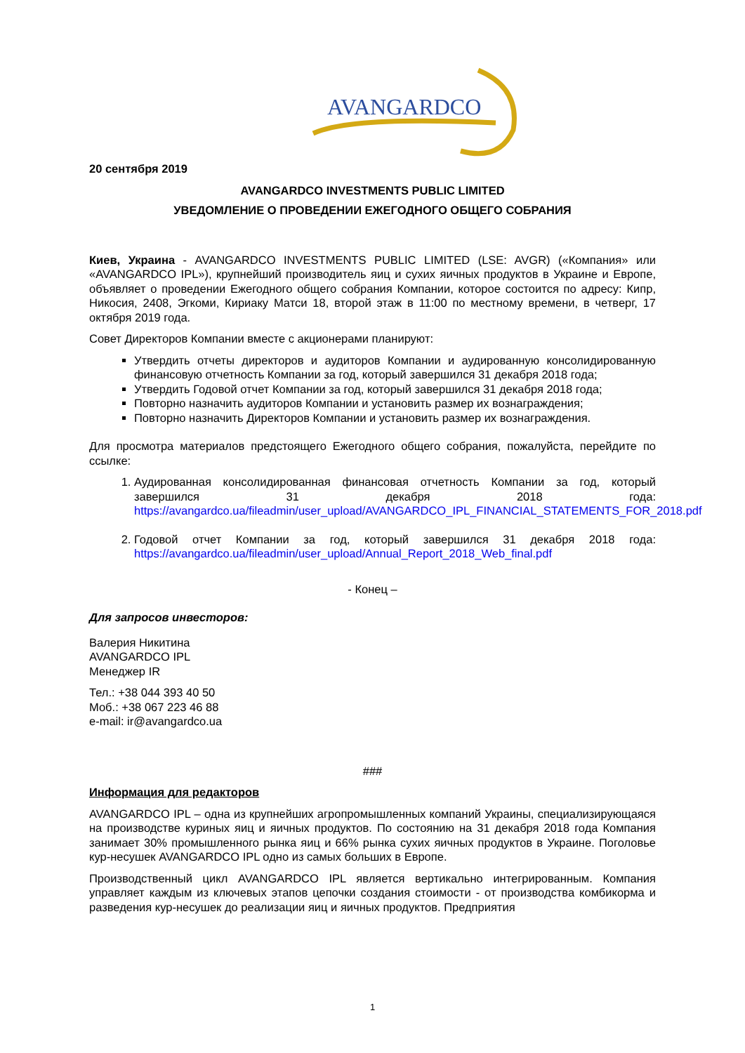AVANGARDCO
20 сентября 2019
AVANGARDCO INVESTMENTS PUBLIC LIMITED
УВЕДОМЛЕНИЕ О ПРОВЕДЕНИИ ЕЖЕГОДНОГО ОБЩЕГО СОБРАНИЯ
Киев, Украина - AVANGARDCO INVESTMENTS PUBLIC LIMITED (LSE: AVGR) («Компания» или «AVANGARDCO IPL»), крупнейший производитель яиц и сухих яичных продуктов в Украине и Европе, объявляет о проведении Ежегодного общего собрания Компании, которое состоится по адресу: Кипр, Никосия, 2408, Эгкоми, Кириаку Матси 18, второй этаж в 11:00 по местному времени, в четверг, 17 октября 2019 года.
Совет Директоров Компании вместе с акционерами планируют:
Утвердить отчеты директоров и аудиторов Компании и аудированную консолидированную финансовую отчетность Компании за год, который завершился 31 декабря 2018 года;
Утвердить Годовой отчет Компании за год, который завершился 31 декабря 2018 года;
Повторно назначить аудиторов Компании и установить размер их вознаграждения;
Повторно назначить Директоров Компании и установить размер их вознаграждения.
Для просмотра материалов предстоящего Ежегодного общего собрания, пожалуйста, перейдите по ссылке:
1. Аудированная консолидированная финансовая отчетность Компании за год, который завершился 31 декабря 2018 года: https://avangardco.ua/fileadmin/user_upload/AVANGARDCO_IPL_FINANCIAL_STATEMENTS_FOR_2018.pdf
2. Годовой отчет Компании за год, который завершился 31 декабря 2018 года: https://avangardco.ua/fileadmin/user_upload/Annual_Report_2018_Web_final.pdf
- Конец –
Для запросов инвесторов:
Валерия Никитина
AVANGARDCO IPL
Менеджер IR
Тел.: +38 044 393 40 50
Моб.: +38 067 223 46 88
e-mail: ir@avangardco.ua
###
Информация для редакторов
AVANGARDCO IPL – одна из крупнейших агропромышленных компаний Украины, специализирующаяся на производстве куриных яиц и яичных продуктов. По состоянию на 31 декабря 2018 года Компания занимает 30% промышленного рынка яиц и 66% рынка сухих яичных продуктов в Украине. Поголовье кур-несушек AVANGARDCO IPL одно из самых больших в Европе.
Производственный цикл AVANGARDCO IPL является вертикально интегрированным. Компания управляет каждым из ключевых этапов цепочки создания стоимости - от производства комбикорма и разведения кур-несушек до реализации яиц и яичных продуктов. Предприятия
1